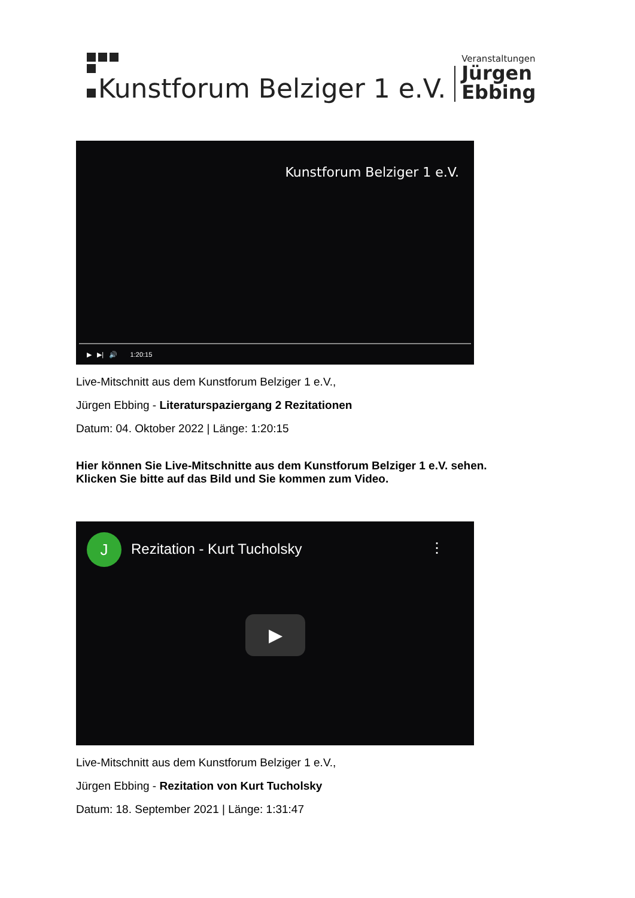Kunstforum Belziger 1 e.V.
Veranstaltungen
Jürgen
Ebbing
Kunstforum Belziger 1 e.V.
▶ ▶| 🔊 1:20:15
Live-Mitschnitt aus dem Kunstforum Belziger 1 e.V.,
Jürgen Ebbing - Literaturspaziergang 2 Rezitationen
Datum: 04. Oktober 2022 | Länge: 1:20:15
Hier können Sie Live-Mitschnitte aus dem Kunstforum Belziger 1 e.V. sehen.
Klicken Sie bitte auf das Bild und Sie kommen zum Video.
J Rezitation - Kurt Tucholsky ⋮
▶
Live-Mitschnitt aus dem Kunstforum Belziger 1 e.V.,
Jürgen Ebbing - Rezitation von Kurt Tucholsky
Datum: 18. September 2021 | Länge: 1:31:47